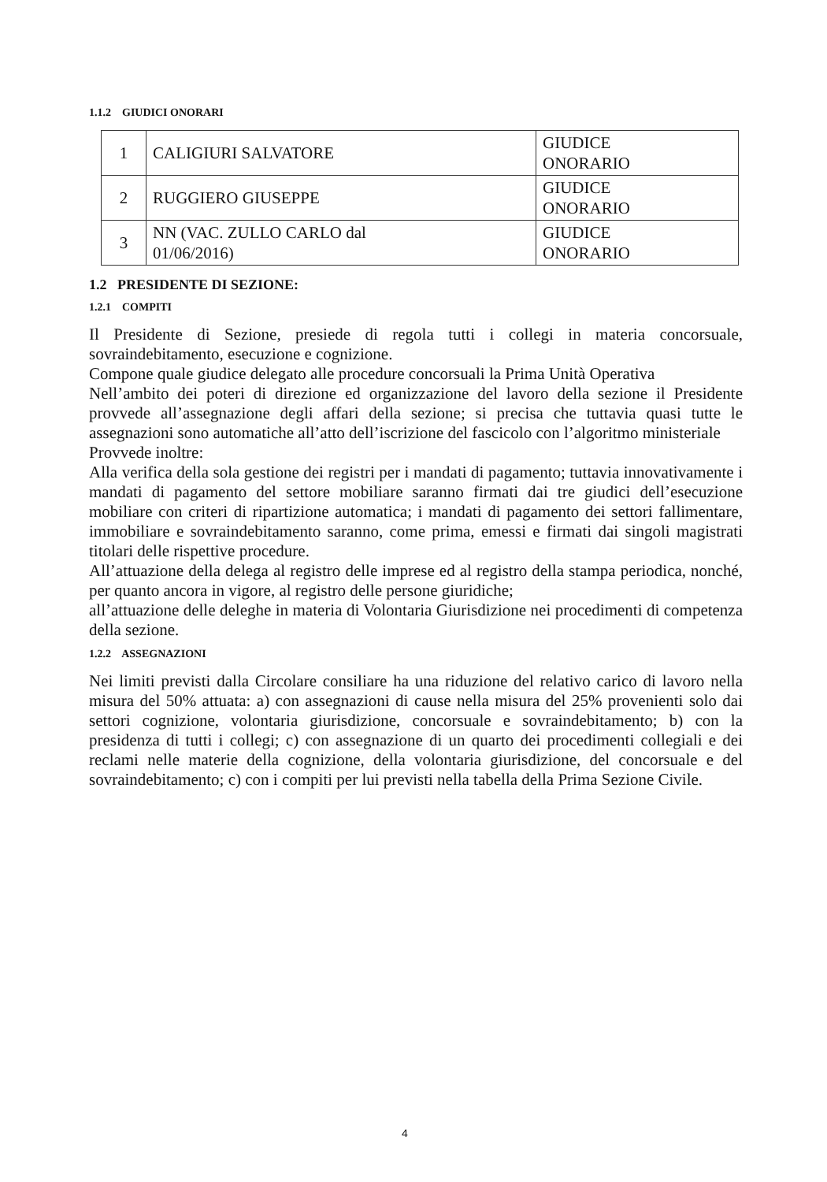1.1.2 GIUDICI ONORARI
| 1 | CALIGIURI SALVATORE | GIUDICE ONORARIO |
| 2 | RUGGIERO GIUSEPPE | GIUDICE ONORARIO |
| 3 | NN (VAC. ZULLO CARLO dal 01/06/2016) | GIUDICE ONORARIO |
1.2 PRESIDENTE DI SEZIONE:
1.2.1 COMPITI
Il Presidente di Sezione, presiede di regola tutti i collegi in materia concorsuale, sovraindebitamento, esecuzione e cognizione.
Compone quale giudice delegato alle procedure concorsuali la Prima Unità Operativa
Nell’ambito dei poteri di direzione ed organizzazione del lavoro della sezione il Presidente provvede all’assegnazione degli affari della sezione; si precisa che tuttavia quasi tutte le assegnazioni sono automatiche all’atto dell’iscrizione del fascicolo con l’algoritmo ministeriale
Provvede inoltre:
Alla verifica della sola gestione dei registri per i mandati di pagamento; tuttavia innovativamente i mandati di pagamento del settore mobiliare saranno firmati dai tre giudici dell’esecuzione mobiliare con criteri di ripartizione automatica; i mandati di pagamento dei settori fallimentare, immobiliare e sovraindebitamento saranno, come prima, emessi e firmati dai singoli magistrati titolari delle rispettive procedure.
All’attuazione della delega al registro delle imprese ed al registro della stampa periodica, nonché, per quanto ancora in vigore, al registro delle persone giuridiche;
all’attuazione delle deleghe in materia di Volontaria Giurisdizione nei procedimenti di competenza della sezione.
1.2.2 ASSEGNAZIONI
Nei limiti previsti dalla Circolare consiliare ha una riduzione del relativo carico di lavoro nella misura del 50% attuata: a) con assegnazioni di cause nella misura del 25% provenienti solo dai settori cognizione, volontaria giurisdizione, concorsuale e sovraindebitamento; b) con la presidenza di tutti i collegi; c) con assegnazione di un quarto dei procedimenti collegiali e dei reclami nelle materie della cognizione, della volontaria giurisdizione, del concorsuale e del sovraindebitamento; c) con i compiti per lui previsti nella tabella della Prima Sezione Civile.
4